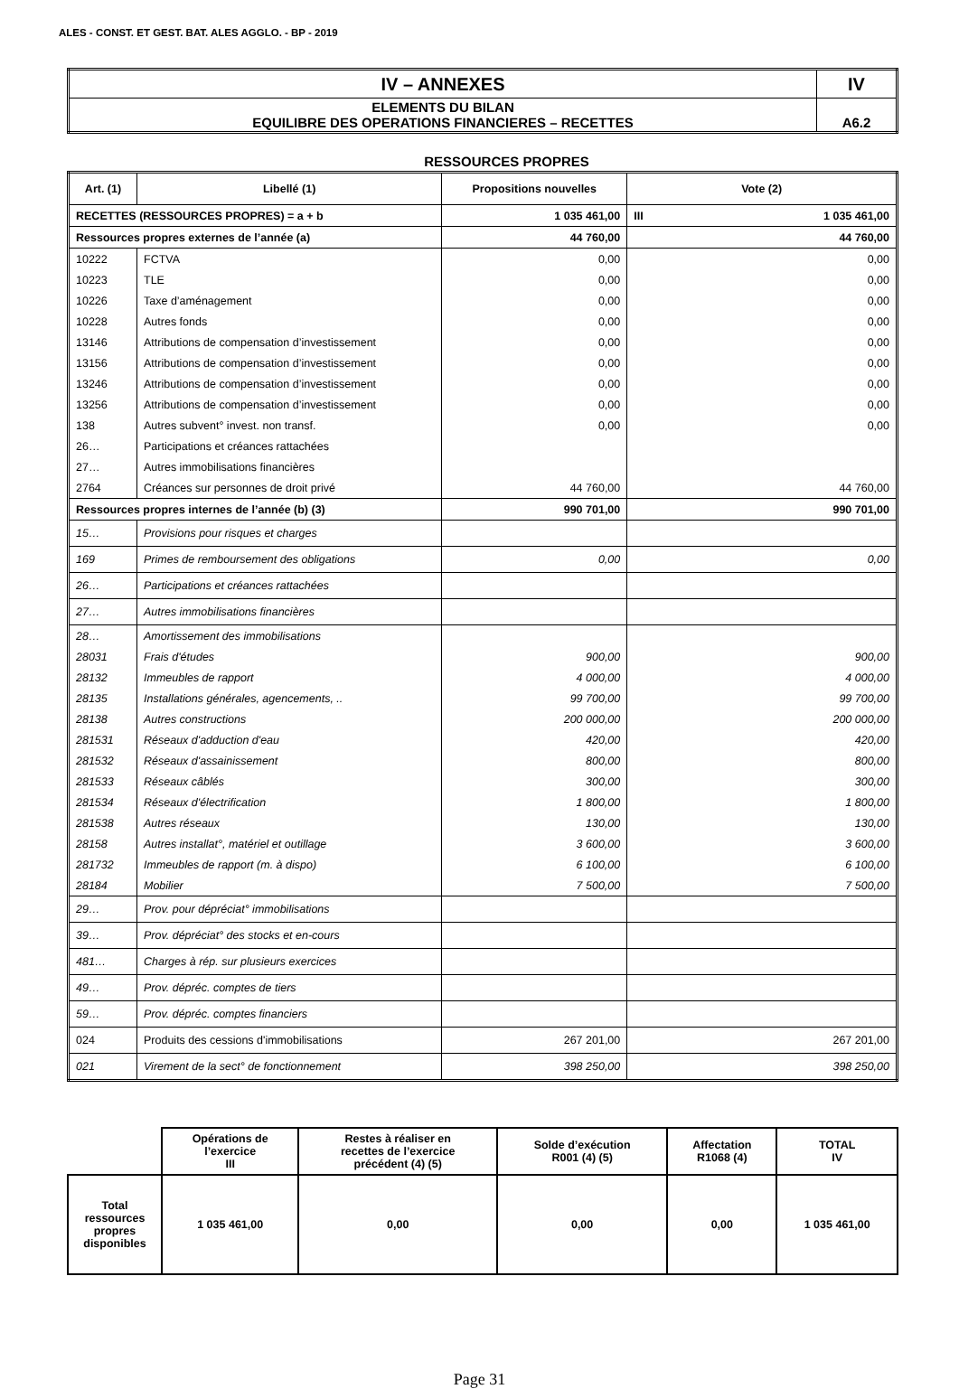ALES - CONST. ET GEST. BAT. ALES AGGLO. - BP - 2019
| IV – ANNEXES | IV |
| ELEMENTS DU BILAN EQUILIBRE DES OPERATIONS FINANCIERES – RECETTES | A6.2 |
RESSOURCES PROPRES
| Art. (1) | Libellé (1) | Propositions nouvelles | Vote (2) | |
| --- | --- | --- | --- | --- |
| RECETTES (RESSOURCES PROPRES) = a + b | | 1 035 461,00 | III | 1 035 461,00 |
| Ressources propres externes de l’année (a) | | 44 760,00 | 44 760,00 | |
| 10222 | FCTVA | 0,00 | 0,00 | |
| 10223 | TLE | 0,00 | 0,00 | |
| 10226 | Taxe d’aménagement | 0,00 | 0,00 | |
| 10228 | Autres fonds | 0,00 | 0,00 | |
| 13146 | Attributions de compensation d’investissement | 0,00 | 0,00 | |
| 13156 | Attributions de compensation d’investissement | 0,00 | 0,00 | |
| 13246 | Attributions de compensation d’investissement | 0,00 | 0,00 | |
| 13256 | Attributions de compensation d’investissement | 0,00 | 0,00 | |
| 138 | Autres subvent° invest. non transf. | 0,00 | 0,00 | |
| 26… | Participations et créances rattachées | | | |
| 27… | Autres immobilisations financières | | | |
| 2764 | Créances sur personnes de droit privé | 44 760,00 | 44 760,00 | |
| Ressources propres internes de l’année (b) (3) | | 990 701,00 | 990 701,00 | |
| 15… | Provisions pour risques et charges | | | |
| 169 | Primes de remboursement des obligations | 0,00 | 0,00 | |
| 26… | Participations et créances rattachées | | | |
| 27… | Autres immobilisations financières | | | |
| 28… | Amortissement des immobilisations | | | |
| 28031 | Frais d'études | 900,00 | 900,00 | |
| 28132 | Immeubles de rapport | 4 000,00 | 4 000,00 | |
| 28135 | Installations générales, agencements, .. | 99 700,00 | 99 700,00 | |
| 28138 | Autres constructions | 200 000,00 | 200 000,00 | |
| 281531 | Réseaux d'adduction d'eau | 420,00 | 420,00 | |
| 281532 | Réseaux d'assainissement | 800,00 | 800,00 | |
| 281533 | Réseaux câblés | 300,00 | 300,00 | |
| 281534 | Réseaux d'électrification | 1 800,00 | 1 800,00 | |
| 281538 | Autres réseaux | 130,00 | 130,00 | |
| 28158 | Autres installat°, matériel et outillage | 3 600,00 | 3 600,00 | |
| 281732 | Immeubles de rapport (m. à dispo) | 6 100,00 | 6 100,00 | |
| 28184 | Mobilier | 7 500,00 | 7 500,00 | |
| 29… | Prov. pour dépréciat° immobilisations | | | |
| 39… | Prov. dépréciat° des stocks et en-cours | | | |
| 481… | Charges à rép. sur plusieurs exercices | | | |
| 49… | Prov. dépréc. comptes de tiers | | | |
| 59… | Prov. dépréc. comptes financiers | | | |
| 024 | Produits des cessions d'immobilisations | 267 201,00 | 267 201,00 | |
| 021 | Virement de la sect° de fonctionnement | 398 250,00 | 398 250,00 | |
| | Opérations de l’exercice III | Restes à réaliser en recettes de l’exercice précédent (4) (5) | Solde d’exécution R001 (4) (5) | Affectation R1068 (4) | TOTAL IV |
| Total ressources propres disponibles | 1 035 461,00 | 0,00 | 0,00 | 0,00 | 1 035 461,00 |
Page 31